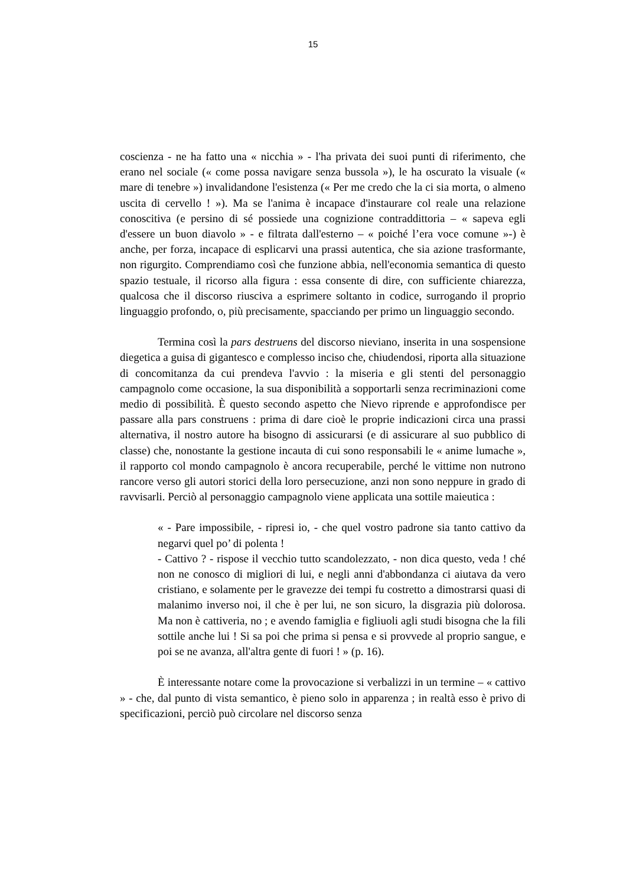15
coscienza - ne ha fatto una « nicchia » - l'ha privata dei suoi punti di riferimento, che erano nel sociale (« come possa navigare senza bussola »), le ha oscurato la visuale (« mare di tenebre ») invalidandone l'esistenza (« Per me credo che la ci sia morta, o almeno uscita di cervello ! »). Ma se l'anima è incapace d'instaurare col reale una relazione conoscitiva (e persino di sé possiede una cognizione contraddittoria – « sapeva egli d'essere un buon diavolo » - e filtrata dall'esterno – « poiché l’era voce comune »-) è anche, per forza, incapace di esplicarvi una prassi autentica, che sia azione trasformante, non rigurgito. Comprendiamo così che funzione abbia, nell'economia semantica di questo spazio testuale, il ricorso alla figura : essa consente di dire, con sufficiente chiarezza, qualcosa che il discorso riusciva a esprimere soltanto in codice, surrogando il proprio linguaggio profondo, o, più precisamente, spacciando per primo un linguaggio secondo.
Termina così la pars destruens del discorso nieviano, inserita in una sospensione diegetica a guisa di gigantesco e complesso inciso che, chiudendosi, riporta alla situazione di concomitanza da cui prendeva l'avvio : la miseria e gli stenti del personaggio campagnolo come occasione, la sua disponibilità a sopportarli senza recriminazioni come medio di possibilità. È questo secondo aspetto che Nievo riprende e approfondisce per passare alla pars construens : prima di dare cioè le proprie indicazioni circa una prassi alternativa, il nostro autore ha bisogno di assicurarsi (e di assicurare al suo pubblico di classe) che, nonostante la gestione incauta di cui sono responsabili le « anime lumache », il rapporto col mondo campagnolo è ancora recuperabile, perché le vittime non nutrono rancore verso gli autori storici della loro persecuzione, anzi non sono neppure in grado di ravvisarli. Perciò al personaggio campagnolo viene applicata una sottile maieutica :
« - Pare impossibile, - ripresi io, - che quel vostro padrone sia tanto cattivo da negarvi quel po’ di polenta !
- Cattivo ? - rispose il vecchio tutto scandolezzato, - non dica questo, veda ! ché non ne conosco di migliori di lui, e negli anni d'abbondanza ci aiutava da vero cristiano, e solamente per le gravezze dei tempi fu costretto a dimostrarsi quasi di malanimo inverso noi, il che è per lui, ne son sicuro, la disgrazia più dolorosa. Ma non è cattiveria, no ; e avendo famiglia e figliuoli agli studi bisogna che la fili sottile anche lui ! Si sa poi che prima si pensa e si provvede al proprio sangue, e poi se ne avanza, all'altra gente di fuori ! » (p. 16).
È interessante notare come la provocazione si verbalizzi in un termine – « cattivo » - che, dal punto di vista semantico, è pieno solo in apparenza ; in realtà esso è privo di specificazioni, perciò può circolare nel discorso senza